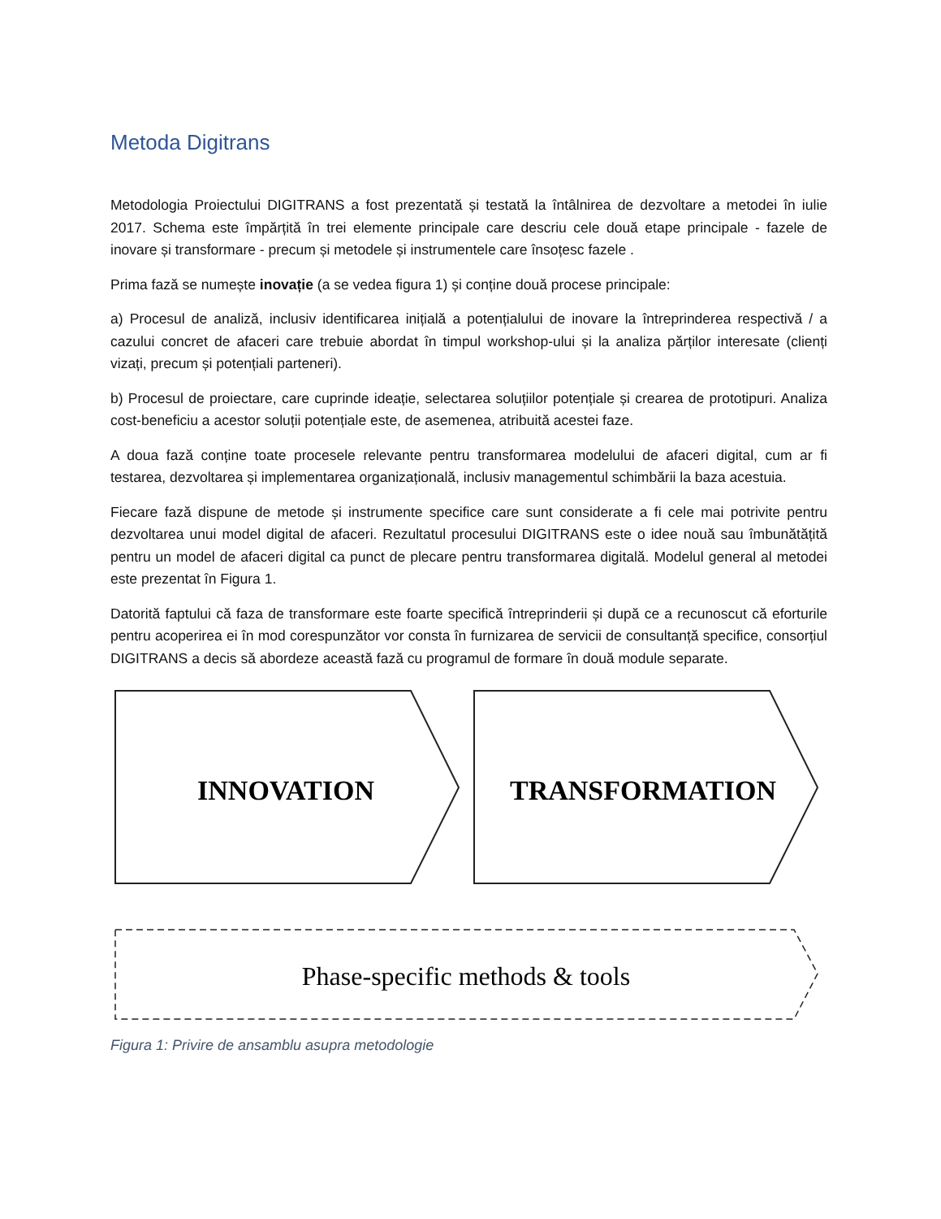Metoda Digitrans
Metodologia Proiectului DIGITRANS a fost prezentată și testată la întâlnirea de dezvoltare a metodei în iulie 2017. Schema este împărțită în trei elemente principale care descriu cele două etape principale - fazele de inovare și transformare - precum și metodele și instrumentele care însoțesc fazele .
Prima fază se numește inovație (a se vedea figura 1) și conține două procese principale:
a) Procesul de analiză, inclusiv identificarea inițială a potențialului de inovare la întreprinderea respectivă / a cazului concret de afaceri care trebuie abordat în timpul workshop-ului și la analiza părților interesate (clienți vizați, precum și potențiali parteneri).
b) Procesul de proiectare, care cuprinde ideație, selectarea soluțiilor potențiale și crearea de prototipuri. Analiza cost-beneficiu a acestor soluții potențiale este, de asemenea, atribuită acestei faze.
A doua fază conține toate procesele relevante pentru transformarea modelului de afaceri digital, cum ar fi testarea, dezvoltarea și implementarea organizațională, inclusiv managementul schimbării la baza acestuia.
Fiecare fază dispune de metode și instrumente specifice care sunt considerate a fi cele mai potrivite pentru dezvoltarea unui model digital de afaceri. Rezultatul procesului DIGITRANS este o idee nouă sau îmbunătățită pentru un model de afaceri digital ca punct de plecare pentru transformarea digitală. Modelul general al metodei este prezentat în Figura 1.
Datorită faptului că faza de transformare este foarte specifică întreprinderii și după ce a recunoscut că eforturile pentru acoperirea ei în mod corespunzător vor consta în furnizarea de servicii de consultanță specifice, consorțiul DIGITRANS a decis să abordeze această fază cu programul de formare în două module separate.
INNOVATION
TRANSFORMATION
Phase-specific methods & tools
Figura 1: Privire de ansamblu asupra metodologie